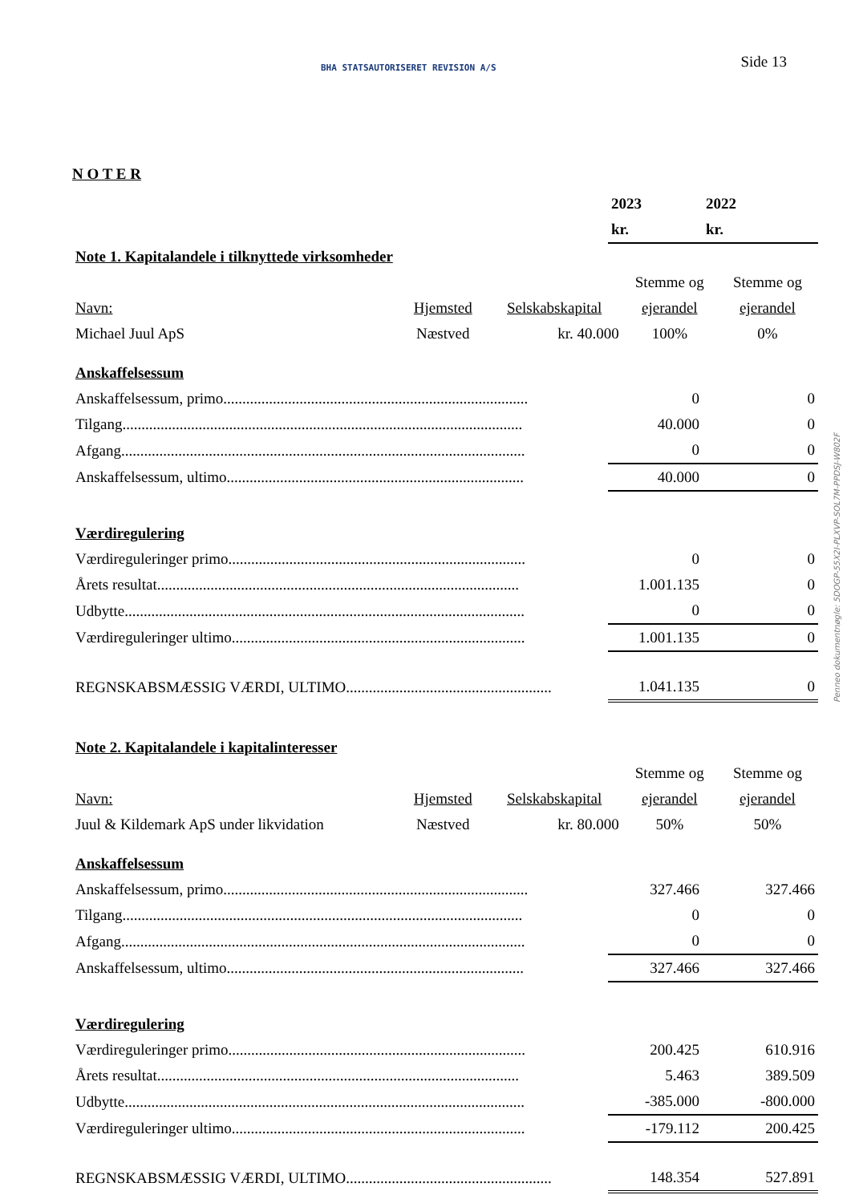BHA STATSAUTORISERET REVISION A/S
Side 13
Penneo dokumentnøgle: 5DOGP-55X2I-PLXVP-SOL7M-PPDSJ-W802F
N O T E R
| | 2023 | 2022 |
| | kr. | kr. |
| Note 1. Kapitalandele i tilknyttede virksomheder | | | | |
| | | | Stemme og | Stemme og |
| Navn: | Hjemsted | Selskabskapital | ejerandel | ejerandel |
| Michael Juul ApS | Næstved | kr. 40.000 | 100% | 0% |
| Anskaffelsessum | | |
| Anskaffelsessum, primo................................................................................ | 0 | 0 |
| Tilgang......................................................................................................... | 40.000 | 0 |
| Afgang.......................................................................................................... | 0 | 0 |
| Anskaffelsessum, ultimo.............................................................................. | 40.000 | 0 |
| Værdiregulering | | |
| Værdireguleringer primo.............................................................................. | 0 | 0 |
| Årets resultat............................................................................................... | 1.001.135 | 0 |
| Udbytte......................................................................................................... | 0 | 0 |
| Værdireguleringer ultimo............................................................................. | 1.001.135 | 0 |
| REGNSKABSMÆSSIG VÆRDI, ULTIMO...................................................... | 1.041.135 | 0 |
| Note 2. Kapitalandele i kapitalinteresser | | | | |
| | | | Stemme og | Stemme og |
| Navn: | Hjemsted | Selskabskapital | ejerandel | ejerandel |
| Juul & Kildemark ApS under likvidation | Næstved | kr. 80.000 | 50% | 50% |
| Anskaffelsessum | | |
| Anskaffelsessum, primo................................................................................ | 327.466 | 327.466 |
| Tilgang......................................................................................................... | 0 | 0 |
| Afgang.......................................................................................................... | 0 | 0 |
| Anskaffelsessum, ultimo.............................................................................. | 327.466 | 327.466 |
| Værdiregulering | | |
| Værdireguleringer primo.............................................................................. | 200.425 | 610.916 |
| Årets resultat............................................................................................... | 5.463 | 389.509 |
| Udbytte......................................................................................................... | -385.000 | -800.000 |
| Værdireguleringer ultimo............................................................................. | -179.112 | 200.425 |
| REGNSKABSMÆSSIG VÆRDI, ULTIMO...................................................... | 148.354 | 527.891 |